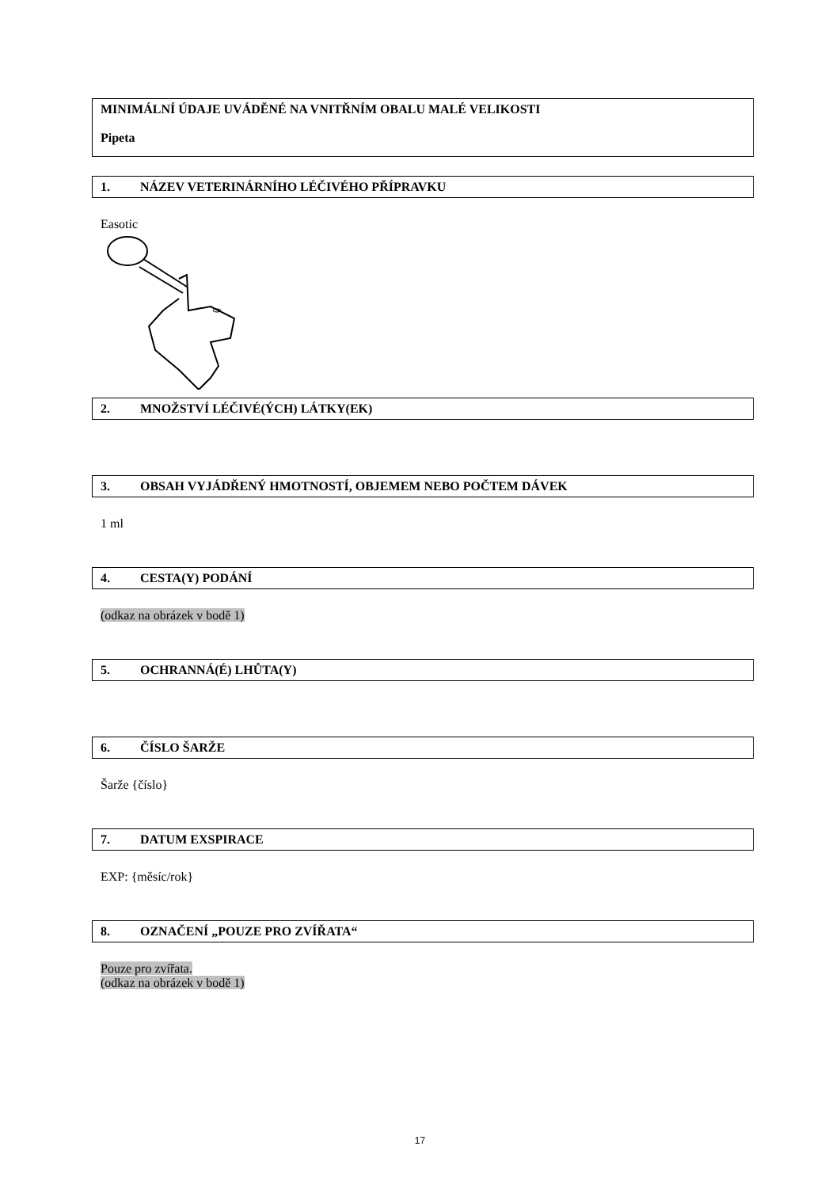MINIMÁLNÍ ÚDAJE UVÁDĚNÉ NA VNITŘNÍM OBALU MALÉ VELIKOSTI
Pipeta
1. NÁZEV VETERINÁRNÍHO LÉČIVÉHO PŘÍPRAVKU
Easotic
2. MNOŽSTVÍ LÉČIVÉ(ÝCH) LÁTKY(EK)
3. OBSAH VYJÁDŘENÝ HMOTNOSTÍ, OBJEMEM NEBO POČTEM DÁVEK
1 ml
4. CESTA(Y) PODÁNÍ
(odkaz na obrázek v bodě 1)
5. OCHRANNÁ(É) LHŮTA(Y)
6. ČÍSLO ŠARŽE
Šarže {číslo}
7. DATUM EXSPIRACE
EXP: {měsíc/rok}
8. OZNAČENÍ „POUZE PRO ZVÍŘATA“
Pouze pro zvířata.
(odkaz na obrázek v bodě 1)
17